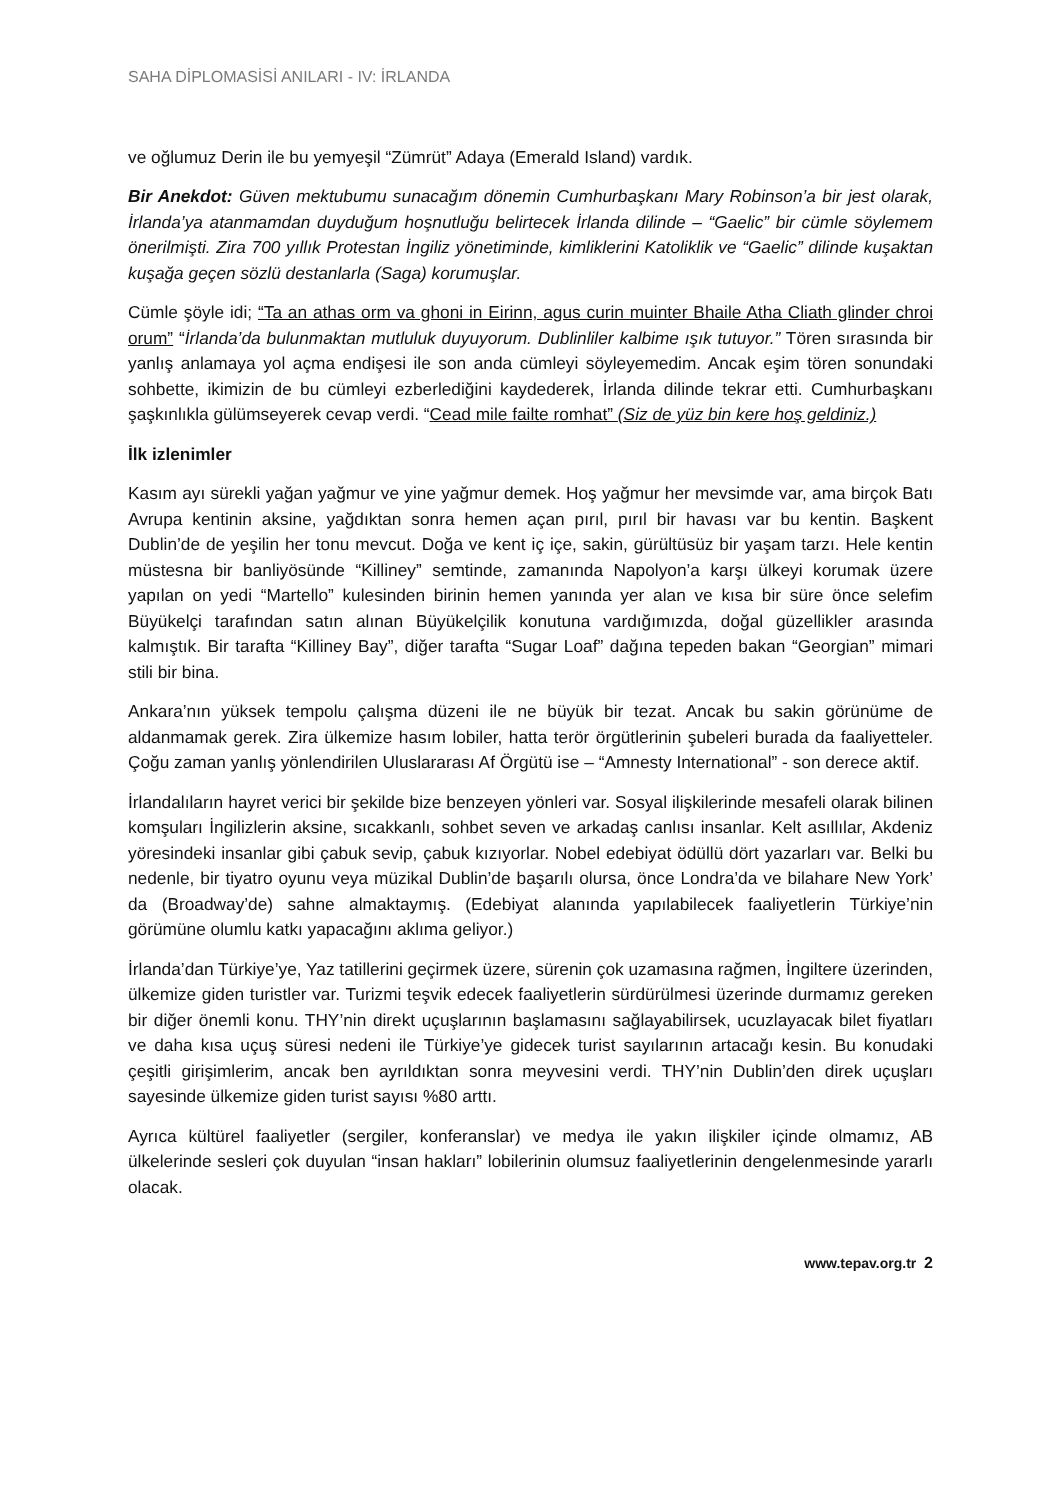SAHA DİPLOMASİSİ ANILARI - IV: İRLANDA
ve oğlumuz Derin ile bu yemyeşil “Zümrüt” Adaya (Emerald Island) vardık.
Bir Anekdot: Güven mektubumu sunacağım dönemin Cumhurbaşkanı Mary Robinson’a bir jest olarak, İrlanda’ya atanmamdan duyduğum hoşnutluğu belirtecek İrlanda dilinde – “Gaelic” bir cümle söylemem önerilmişti. Zira 700 yıllık Protestan İngiliz yönetiminde, kimliklerini Katoliklik ve “Gaelic” dilinde kuşaktan kuşağa geçen sözlü destanlarla (Saga) korumuşlar.
Cümle şöyle idi; “Ta an athas orm va ghoni in Eirinn, agus curin muinter Bhaile Atha Cliath glinder chroi orum” “İrlanda’da bulunmaktan mutluluk duyuyorum. Dublinliler kalbime ışık tutuyor.” Tören sırasında bir yanlış anlamaya yol açma endişesi ile son anda cümleyi söyleyemedim. Ancak eşim tören sonundaki sohbette, ikimizin de bu cümleyi ezberlediğini kaydederek, İrlanda dilinde tekrar etti. Cumhurbaşkanı şaşkınlıkla gülümseyerek cevap verdi. “Cead mile failte romhat” (Siz de yüz bin kere hoş geldiniz.)
İlk izlenimler
Kasım ayı sürekli yağan yağmur ve yine yağmur demek. Hoş yağmur her mevsimde var, ama birçok Batı Avrupa kentinin aksine, yağdıktan sonra hemen açan pırıl, pırıl bir havası var bu kentin. Başkent Dublin’de de yeşilin her tonu mevcut. Doğa ve kent iç içe, sakin, gürültüsüz bir yaşam tarzı. Hele kentin müstesna bir banliyösünde “Killiney” semtinde, zamanında Napolyon’a karşı ülkeyi korumak üzere yapılan on yedi “Martello” kulesinden birinin hemen yanında yer alan ve kısa bir süre önce selefim Büyükelçi tarafından satın alınan Büyükelçilik konutuna vardığımızda, doğal güzellikler arasında kalmıştık. Bir tarafta “Killiney Bay”, diğer tarafta “Sugar Loaf” dağına tepeden bakan “Georgian” mimari stili bir bina.
Ankara’nın yüksek tempolu çalışma düzeni ile ne büyük bir tezat. Ancak bu sakin görünüme de aldanmamak gerek. Zira ülkemize hasım lobiler, hatta terör örgütlerinin şubeleri burada da faaliyetteler. Çoğu zaman yanlış yönlendirilen Uluslararası Af Örgütü ise – “Amnesty International” - son derece aktif.
İrlandalıların hayret verici bir şekilde bize benzeyen yönleri var. Sosyal ilişkilerinde mesafeli olarak bilinen komşuları İngilizlerin aksine, sıcakkanlı, sohbet seven ve arkadaş canlısı insanlar. Kelt asıllılar, Akdeniz yöresindeki insanlar gibi çabuk sevip, çabuk kızıyorlar. Nobel edebiyat ödüllü dört yazarları var. Belki bu nedenle, bir tiyatro oyunu veya müzikal Dublin’de başarılı olursa, önce Londra’da ve bilahare New York’ da (Broadway’de) sahne almaktaymış. (Edebiyat alanında yapılabilecek faaliyetlerin Türkiye’nin görümüne olumlu katkı yapacağını aklıma geliyor.)
İrlanda’dan Türkiye’ye, Yaz tatillerini geçirmek üzere, sürenin çok uzamasına rağmen, İngiltere üzerinden, ülkemize giden turistler var. Turizmi teşvik edecek faaliyetlerin sürdürülmesi üzerinde durmamız gereken bir diğer önemli konu. THY’nin direkt uçuşlarının başlamasını sağlayabilirsek, ucuzlayacak bilet fiyatları ve daha kısa uçuş süresi nedeni ile Türkiye’ye gidecek turist sayılarının artacağı kesin. Bu konudaki çeşitli girişimlerim, ancak ben ayrıldıktan sonra meyvesini verdi. THY’nin Dublin’den direk uçuşları sayesinde ülkemize giden turist sayısı %80 arttı.
Ayrıca kültürel faaliyetler (sergiler, konferanslar) ve medya ile yakın ilişkiler içinde olmamız, AB ülkelerinde sesleri çok duyulan “insan hakları” lobilerinin olumsuz faaliyetlerinin dengelenmesinde yararlı olacak.
www.tepav.org.tr 2